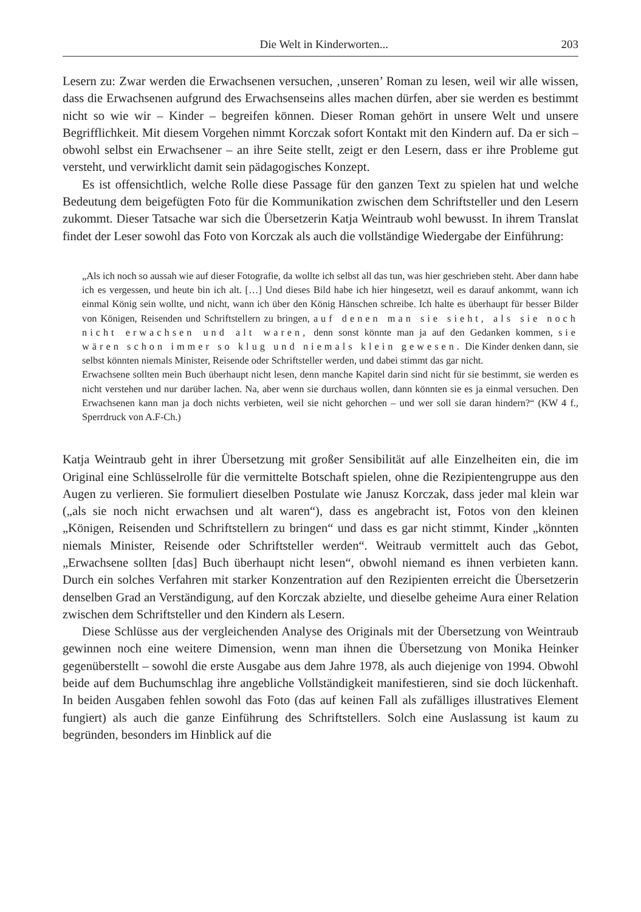Die Welt in Kinderworten... 203
Lesern zu: Zwar werden die Erwachsenen versuchen, ‚unseren’ Roman zu lesen, weil wir alle wissen, dass die Erwachsenen aufgrund des Erwachsenseins alles machen dürfen, aber sie werden es bestimmt nicht so wie wir – Kinder – begreifen können. Dieser Roman gehört in unsere Welt und unsere Begrifflichkeit. Mit diesem Vorgehen nimmt Korczak sofort Kontakt mit den Kindern auf. Da er sich – obwohl selbst ein Erwachsener – an ihre Seite stellt, zeigt er den Lesern, dass er ihre Probleme gut versteht, und verwirklicht damit sein pädagogisches Konzept.
Es ist offensichtlich, welche Rolle diese Passage für den ganzen Text zu spielen hat und welche Bedeutung dem beigefügten Foto für die Kommunikation zwischen dem Schriftsteller und den Lesern zukommt. Dieser Tatsache war sich die Übersetzerin Katja Weintraub wohl bewusst. In ihrem Translat findet der Leser sowohl das Foto von Korczak als auch die vollständige Wiedergabe der Einführung:
„Als ich noch so aussah wie auf dieser Fotografie, da wollte ich selbst all das tun, was hier geschrieben steht. Aber dann habe ich es vergessen, und heute bin ich alt. […] Und dieses Bild habe ich hier hingesetzt, weil es darauf ankommt, wann ich einmal König sein wollte, und nicht, wann ich über den König Hänschen schreibe. Ich halte es überhaupt für besser Bilder von Königen, Reisenden und Schriftstellern zu bringen, auf denen man sie sieht, als sie noch nicht erwachsen und alt waren, denn sonst könnte man ja auf den Gedanken kommen, sie wären schon immer so klug und niemals klein gewesen. Die Kinder denken dann, sie selbst könnten niemals Minister, Reisende oder Schriftsteller werden, und dabei stimmt das gar nicht.
Erwachsene sollten mein Buch überhaupt nicht lesen, denn manche Kapitel darin sind nicht für sie bestimmt, sie werden es nicht verstehen und nur darüber lachen. Na, aber wenn sie durchaus wollen, dann könnten sie es ja einmal versuchen. Den Erwachsenen kann man ja doch nichts verbieten, weil sie nicht gehorchen – und wer soll sie daran hindern?“ (KW 4 f., Sperrdruck von A.F-Ch.)
Katja Weintraub geht in ihrer Übersetzung mit großer Sensibilität auf alle Einzelheiten ein, die im Original eine Schlüsselrolle für die vermittelte Botschaft spielen, ohne die Rezipientengruppe aus den Augen zu verlieren. Sie formuliert dieselben Postulate wie Janusz Korczak, dass jeder mal klein war („als sie noch nicht erwachsen und alt waren“), dass es angebracht ist, Fotos von den kleinen „Königen, Reisenden und Schriftstellern zu bringen“ und dass es gar nicht stimmt, Kinder „könnten niemals Minister, Reisende oder Schriftsteller werden“. Weitraub vermittelt auch das Gebot, „Erwachsene sollten [das] Buch überhaupt nicht lesen“, obwohl niemand es ihnen verbieten kann. Durch ein solches Verfahren mit starker Konzentration auf den Rezipienten erreicht die Übersetzerin denselben Grad an Verständigung, auf den Korczak abzielte, und dieselbe geheime Aura einer Relation zwischen dem Schriftsteller und den Kindern als Lesern.
Diese Schlüsse aus der vergleichenden Analyse des Originals mit der Übersetzung von Weintraub gewinnen noch eine weitere Dimension, wenn man ihnen die Übersetzung von Monika Heinker gegenüberstellt – sowohl die erste Ausgabe aus dem Jahre 1978, als auch diejenige von 1994. Obwohl beide auf dem Buchumschlag ihre angebliche Vollständigkeit manifestieren, sind sie doch lückenhaft. In beiden Ausgaben fehlen sowohl das Foto (das auf keinen Fall als zufälliges illustratives Element fungiert) als auch die ganze Einführung des Schriftstellers. Solch eine Auslassung ist kaum zu begründen, besonders im Hinblick auf die